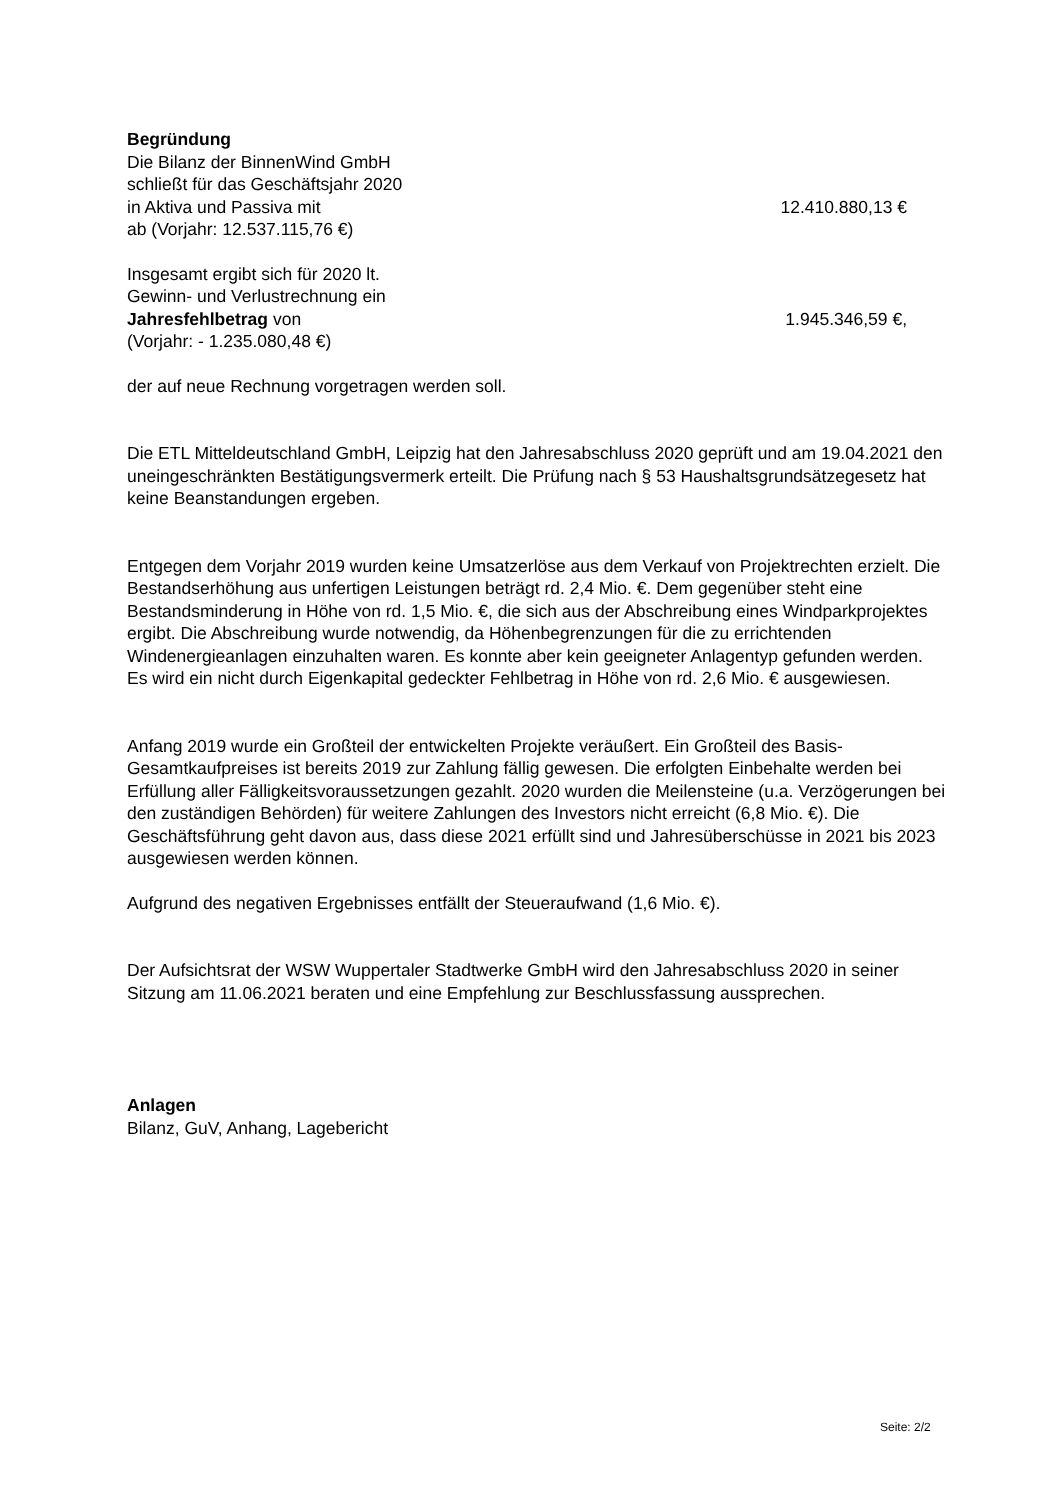Begründung
Die Bilanz der BinnenWind GmbH
schließt für das Geschäftsjahr 2020
in Aktiva und Passiva mit 12.410.880,13 €
ab (Vorjahr: 12.537.115,76 €)
Insgesamt ergibt sich für 2020 lt.
Gewinn- und Verlustrechnung ein
Jahresfehlbetrag von 1.945.346,59 €,
(Vorjahr: - 1.235.080,48 €)
der auf neue Rechnung vorgetragen werden soll.
Die ETL Mitteldeutschland GmbH, Leipzig hat den Jahresabschluss 2020 geprüft und am 19.04.2021 den uneingeschränkten Bestätigungsvermerk erteilt. Die Prüfung nach § 53 Haushaltsgrundsätzegesetz hat keine Beanstandungen ergeben.
Entgegen dem Vorjahr 2019 wurden keine Umsatzerlöse aus dem Verkauf von Projektrechten erzielt. Die Bestandserhöhung aus unfertigen Leistungen beträgt rd. 2,4 Mio. €. Dem gegenüber steht eine Bestandsminderung in Höhe von rd. 1,5 Mio. €, die sich aus der Abschreibung eines Windparkprojektes ergibt. Die Abschreibung wurde notwendig, da Höhenbegrenzungen für die zu errichtenden Windenergieanlagen einzuhalten waren. Es konnte aber kein geeigneter Anlagentyp gefunden werden.
Es wird ein nicht durch Eigenkapital gedeckter Fehlbetrag in Höhe von rd. 2,6 Mio. € ausgewiesen.
Anfang 2019 wurde ein Großteil der entwickelten Projekte veräußert. Ein Großteil des Basis-Gesamtkaufpreises ist bereits 2019 zur Zahlung fällig gewesen. Die erfolgten Einbehalte werden bei Erfüllung aller Fälligkeitsvoraussetzungen gezahlt. 2020 wurden die Meilensteine (u.a. Verzögerungen bei den zuständigen Behörden) für weitere Zahlungen des Investors nicht erreicht (6,8 Mio. €). Die Geschäftsführung geht davon aus, dass diese 2021 erfüllt sind und Jahresüberschüsse in 2021 bis 2023 ausgewiesen werden können.
Aufgrund des negativen Ergebnisses entfällt der Steueraufwand (1,6 Mio. €).
Der Aufsichtsrat der WSW Wuppertaler Stadtwerke GmbH wird den Jahresabschluss 2020 in seiner Sitzung am 11.06.2021 beraten und eine Empfehlung zur Beschlussfassung aussprechen.
Anlagen
Bilanz, GuV, Anhang, Lagebericht
Seite: 2/2